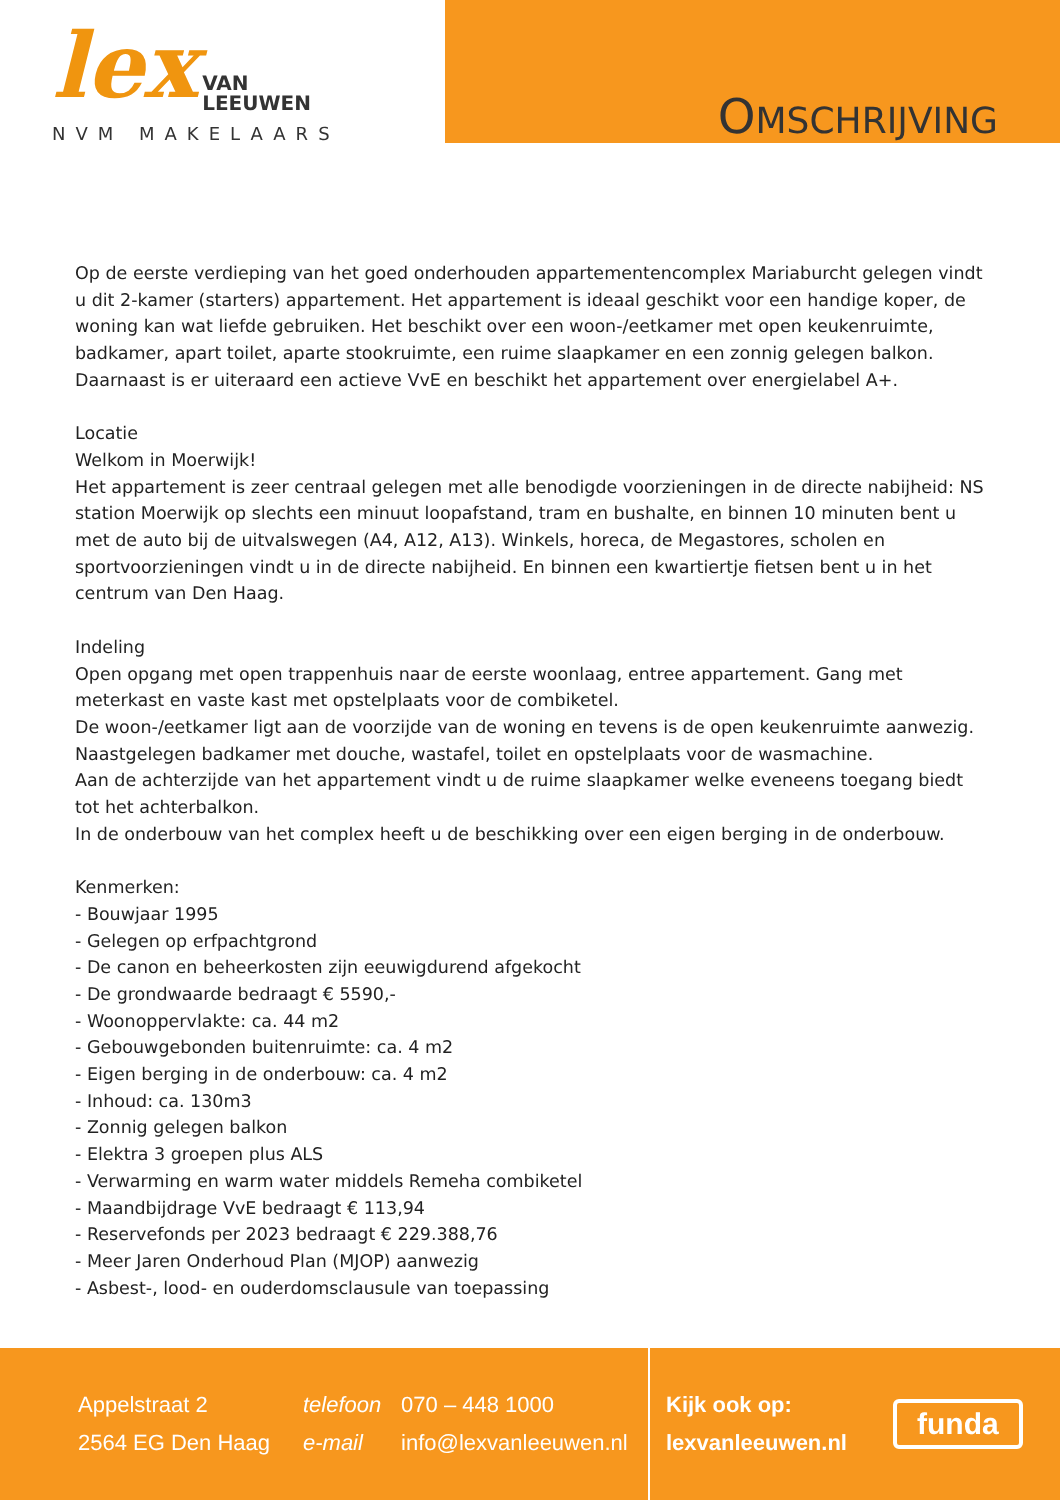lex VAN
LEEUWEN
NVM MAKELAARS
OMSCHRIJVING
Op de eerste verdieping van het goed onderhouden appartementencomplex Mariaburcht gelegen vindt u dit 2-kamer (starters) appartement. Het appartement is ideaal geschikt voor een handige koper, de woning kan wat liefde gebruiken. Het beschikt over een woon-/eetkamer met open keukenruimte, badkamer, apart toilet, aparte stookruimte, een ruime slaapkamer en een zonnig gelegen balkon. Daarnaast is er uiteraard een actieve VvE en beschikt het appartement over energielabel A+.
Locatie
Welkom in Moerwijk!
Het appartement is zeer centraal gelegen met alle benodigde voorzieningen in de directe nabijheid: NS station Moerwijk op slechts een minuut loopafstand, tram en bushalte, en binnen 10 minuten bent u met de auto bij de uitvalswegen (A4, A12, A13). Winkels, horeca, de Megastores, scholen en sportvoorzieningen vindt u in de directe nabijheid. En binnen een kwartiertje fietsen bent u in het centrum van Den Haag.
Indeling
Open opgang met open trappenhuis naar de eerste woonlaag, entree appartement. Gang met meterkast en vaste kast met opstelplaats voor de combiketel.
De woon-/eetkamer ligt aan de voorzijde van de woning en tevens is de open keukenruimte aanwezig.
Naastgelegen badkamer met douche, wastafel, toilet en opstelplaats voor de wasmachine.
Aan de achterzijde van het appartement vindt u de ruime slaapkamer welke eveneens toegang biedt tot het achterbalkon.
In de onderbouw van het complex heeft u de beschikking over een eigen berging in de onderbouw.
Kenmerken:
- Bouwjaar 1995
- Gelegen op erfpachtgrond
- De canon en beheerkosten zijn eeuwigdurend afgekocht
- De grondwaarde bedraagt € 5590,-
- Woonoppervlakte: ca. 44 m2
- Gebouwgebonden buitenruimte: ca. 4 m2
- Eigen berging in de onderbouw: ca. 4 m2
- Inhoud: ca. 130m3
- Zonnig gelegen balkon
- Elektra 3 groepen plus ALS
- Verwarming en warm water middels Remeha combiketel
- Maandbijdrage VvE bedraagt € 113,94
- Reservefonds per 2023 bedraagt € 229.388,76
- Meer Jaren Onderhoud Plan (MJOP) aanwezig
- Asbest-, lood- en ouderdomsclausule van toepassing
Appelstraat 2
2564 EG Den Haag
telefoon 070 – 448 1000
e-mail info@lexvanleeuwen.nl
Kijk ook op:
lexvanleeuwen.nl
funda